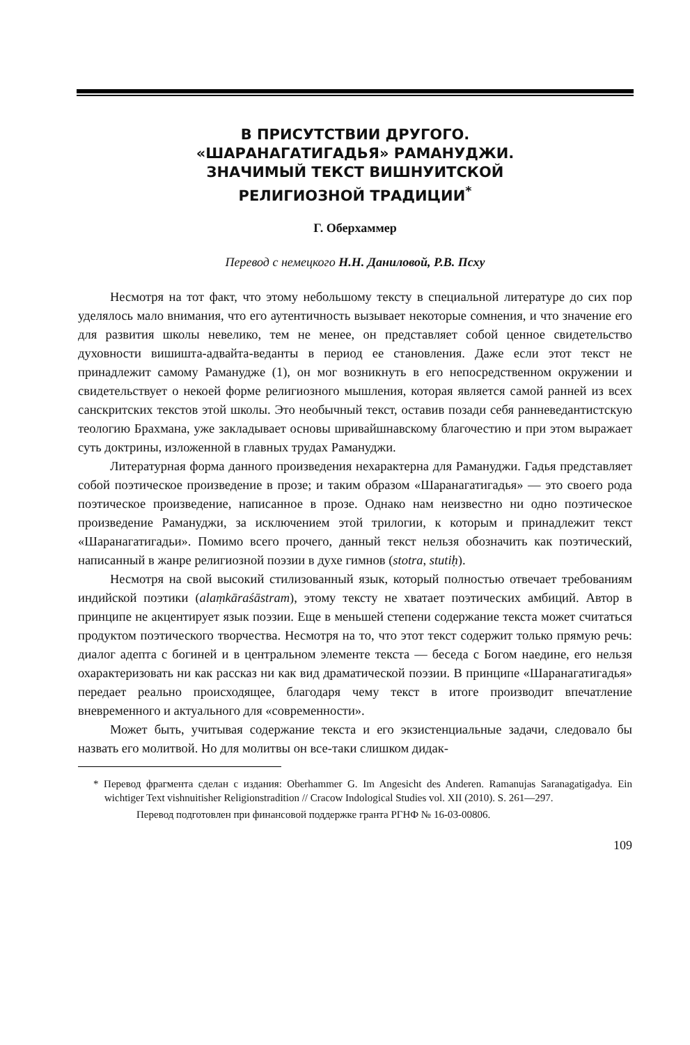В ПРИСУТСТВИИ ДРУГОГО.
«ШАРАНАГАТИГАДЬЯ» РАМАНУДЖИ.
ЗНАЧИМЫЙ ТЕКСТ ВИШНУИТСКОЙ
РЕЛИГИОЗНОЙ ТРАДИЦИИ<sup>*</sup>
Г. Оберхаммер
Перевод с немецкого Н.Н. Даниловой, Р.В. Псху
Несмотря на тот факт, что этому небольшому тексту в специальной литературе до сих пор уделялось мало внимания, что его аутентичность вызывает некоторые сомнения, и что значение его для развития школы невелико, тем не менее, он представляет собой ценное свидетельство духовности вишишта-адвайта-веданты в период ее становления. Даже если этот текст не принадлежит самому Рамануджe (1), он мог возникнуть в его непосредственном окружении и свидетельствует о некоей форме религиозного мышления, которая является самой ранней из всех санскритских текстов этой школы. Это необычный текст, оставив позади себя ранневедантистскую теологию Брахмана, уже закладывает основы шривайшнавскому благочестию и при этом выражает суть доктрины, изложенной в главных трудах Рамануджи.
Литературная форма данного произведения нехарактерна для Рамануджи. Гадья представляет собой поэтическое произведение в прозе; и таким образом «Шаранагатигадья» — это своего рода поэтическое произведение, написанное в прозе. Однако нам неизвестно ни одно поэтическое произведение Рамануджи, за исключением этой трилогии, к которым и принадлежит текст «Шаранагатигадьи». Помимо всего прочего, данный текст нельзя обозначить как поэтический, написанный в жанре религиозной поэзии в духе гимнов (stotra, stutiḥ).
Несмотря на свой высокий стилизованный язык, который полностью отвечает требованиям индийской поэтики (alaṃkāraśāstram), этому тексту не хватает поэтических амбиций. Автор в принципе не акцентирует язык поэзии. Еще в меньшей степени содержание текста может считаться продуктом поэтического творчества. Несмотря на то, что этот текст содержит только прямую речь: диалог адепта с богиней и в центральном элементе текста — беседа с Богом наедине, его нельзя охарактеризовать ни как рассказ ни как вид драматической поэзии. В принципе «Шаранагатигадья» передает реально происходящее, благодаря чему текст в итоге производит впечатление вневременного и актуального для «современности».
Может быть, учитывая содержание текста и его экзистенциальные задачи, следовало бы назвать его молитвой. Но для молитвы он все-таки слишком дидак-
* Перевод фрагмента сделан с издания: Oberhammer G. Im Angesicht des Anderen. Ramanujas Saranagatigadya. Ein wichtiger Text vishnuitisher Religionstradition // Cracow Indological Studies vol. XII (2010). S. 261—297.
Перевод подготовлен при финансовой поддержке гранта РГНФ № 16-03-00806.
109